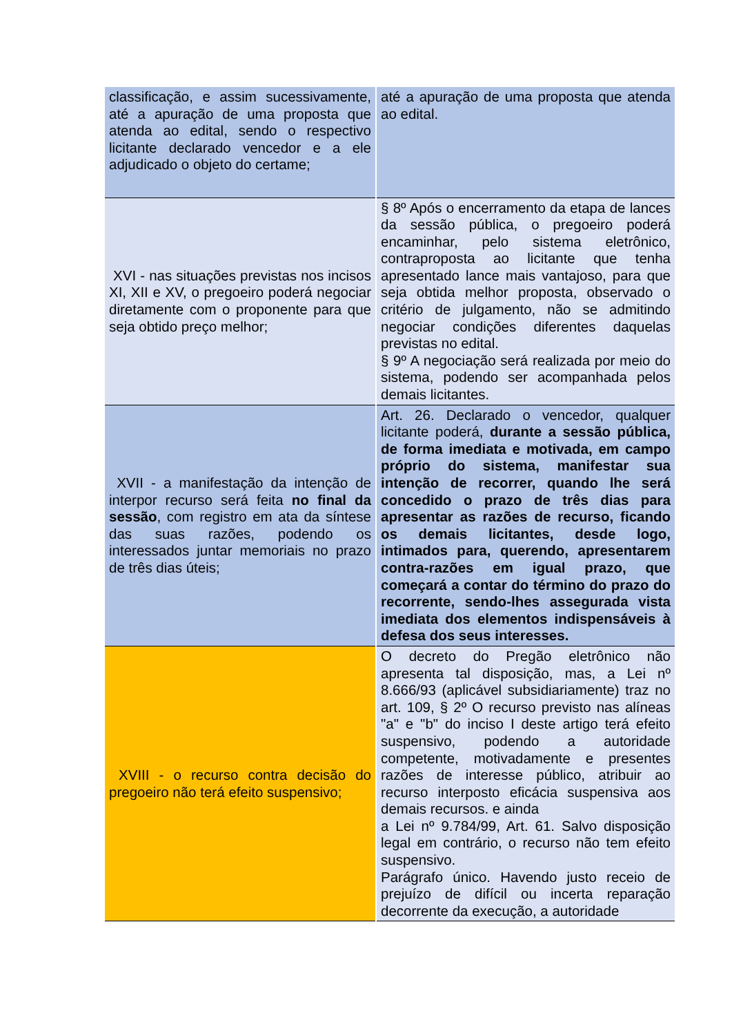| classificação, e assim sucessivamente, até a apuração de uma proposta que atenda ao edital, sendo o respectivo licitante declarado vencedor e a ele adjudicado o objeto do certame; | até a apuração de uma proposta que atenda ao edital. |
| XVI - nas situações previstas nos incisos XI, XII e XV, o pregoeiro poderá negociar diretamente com o proponente para que seja obtido preço melhor; | § 8º Após o encerramento da etapa de lances da sessão pública, o pregoeiro poderá encaminhar, pelo sistema eletrônico, contraproposta ao licitante que tenha apresentado lance mais vantajoso, para que seja obtida melhor proposta, observado o critério de julgamento, não se admitindo negociar condições diferentes daquelas previstas no edital. § 9º A negociação será realizada por meio do sistema, podendo ser acompanhada pelos demais licitantes. |
| XVII - a manifestação da intenção de interpor recurso será feita no final da sessão , com registro em ata da síntese das suas razões, podendo os interessados juntar memoriais no prazo de três dias úteis; | Art. 26. Declarado o vencedor, qualquer licitante poderá, durante a sessão pública, de forma imediata e motivada, em campo próprio do sistema, manifestar sua intenção de recorrer, quando lhe será concedido o prazo de três dias para apresentar as razões de recurso, ficando os demais licitantes, desde logo, intimados para, querendo, apresentarem contra-razões em igual prazo, que começará a contar do término do prazo do recorrente, sendo-lhes assegurada vista imediata dos elementos indispensáveis à defesa dos seus interesses. |
| XVIII - o recurso contra decisão do pregoeiro não terá efeito suspensivo; | O decreto do Pregão eletrônico não apresenta tal disposição, mas, a Lei nº 8.666/93 (aplicável subsidiariamente) traz no art. 109, § 2º O recurso previsto nas alíneas "a" e "b" do inciso I deste artigo terá efeito suspensivo, podendo a autoridade competente, motivadamente e presentes razões de interesse público, atribuir ao recurso interposto eficácia suspensiva aos demais recursos. e ainda a Lei nº 9.784/99, Art. 61. Salvo disposição legal em contrário, o recurso não tem efeito suspensivo. Parágrafo único. Havendo justo receio de prejuízo de difícil ou incerta reparação decorrente da execução, a autoridade |